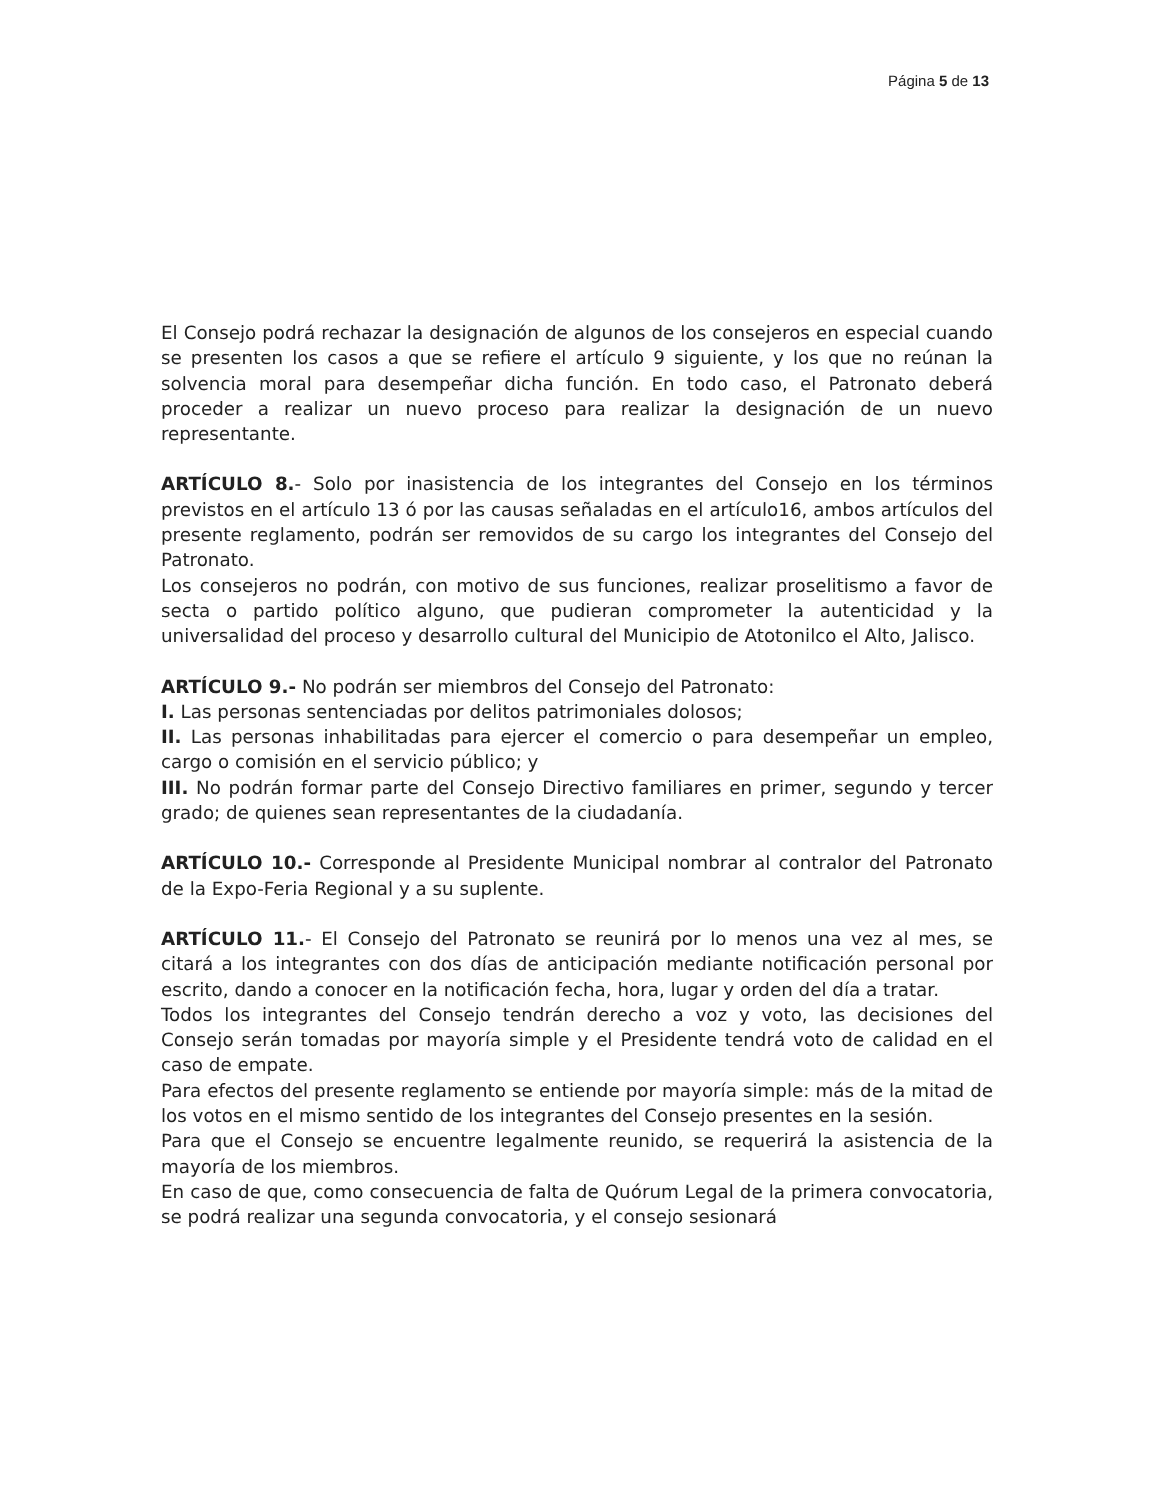Página 5 de 13
El Consejo podrá rechazar la designación de algunos de los consejeros en especial cuando se presenten los casos a que se refiere el artículo 9 siguiente, y los que no reúnan la solvencia moral para desempeñar dicha función. En todo caso, el Patronato deberá proceder a realizar un nuevo proceso para realizar la designación de un nuevo representante.
ARTÍCULO 8.- Solo por inasistencia de los integrantes del Consejo en los términos previstos en el artículo 13 ó por las causas señaladas en el artículo16, ambos artículos del presente reglamento, podrán ser removidos de su cargo los integrantes del Consejo del Patronato.
Los consejeros no podrán, con motivo de sus funciones, realizar proselitismo a favor de secta o partido político alguno, que pudieran comprometer la autenticidad y la universalidad del proceso y desarrollo cultural del Municipio de Atotonilco el Alto, Jalisco.
ARTÍCULO 9.- No podrán ser miembros del Consejo del Patronato:
I. Las personas sentenciadas por delitos patrimoniales dolosos;
II. Las personas inhabilitadas para ejercer el comercio o para desempeñar un empleo, cargo o comisión en el servicio público; y
III. No podrán formar parte del Consejo Directivo familiares en primer, segundo y tercer grado; de quienes sean representantes de la ciudadanía.
ARTÍCULO 10.- Corresponde al Presidente Municipal nombrar al contralor del Patronato de la Expo-Feria Regional y a su suplente.
ARTÍCULO 11.- El Consejo del Patronato se reunirá por lo menos una vez al mes, se citará a los integrantes con dos días de anticipación mediante notificación personal por escrito, dando a conocer en la notificación fecha, hora, lugar y orden del día a tratar.
Todos los integrantes del Consejo tendrán derecho a voz y voto, las decisiones del Consejo serán tomadas por mayoría simple y el Presidente tendrá voto de calidad en el caso de empate.
Para efectos del presente reglamento se entiende por mayoría simple: más de la mitad de los votos en el mismo sentido de los integrantes del Consejo presentes en la sesión.
Para que el Consejo se encuentre legalmente reunido, se requerirá la asistencia de la mayoría de los miembros.
En caso de que, como consecuencia de falta de Quórum Legal de la primera convocatoria, se podrá realizar una segunda convocatoria, y el consejo sesionará